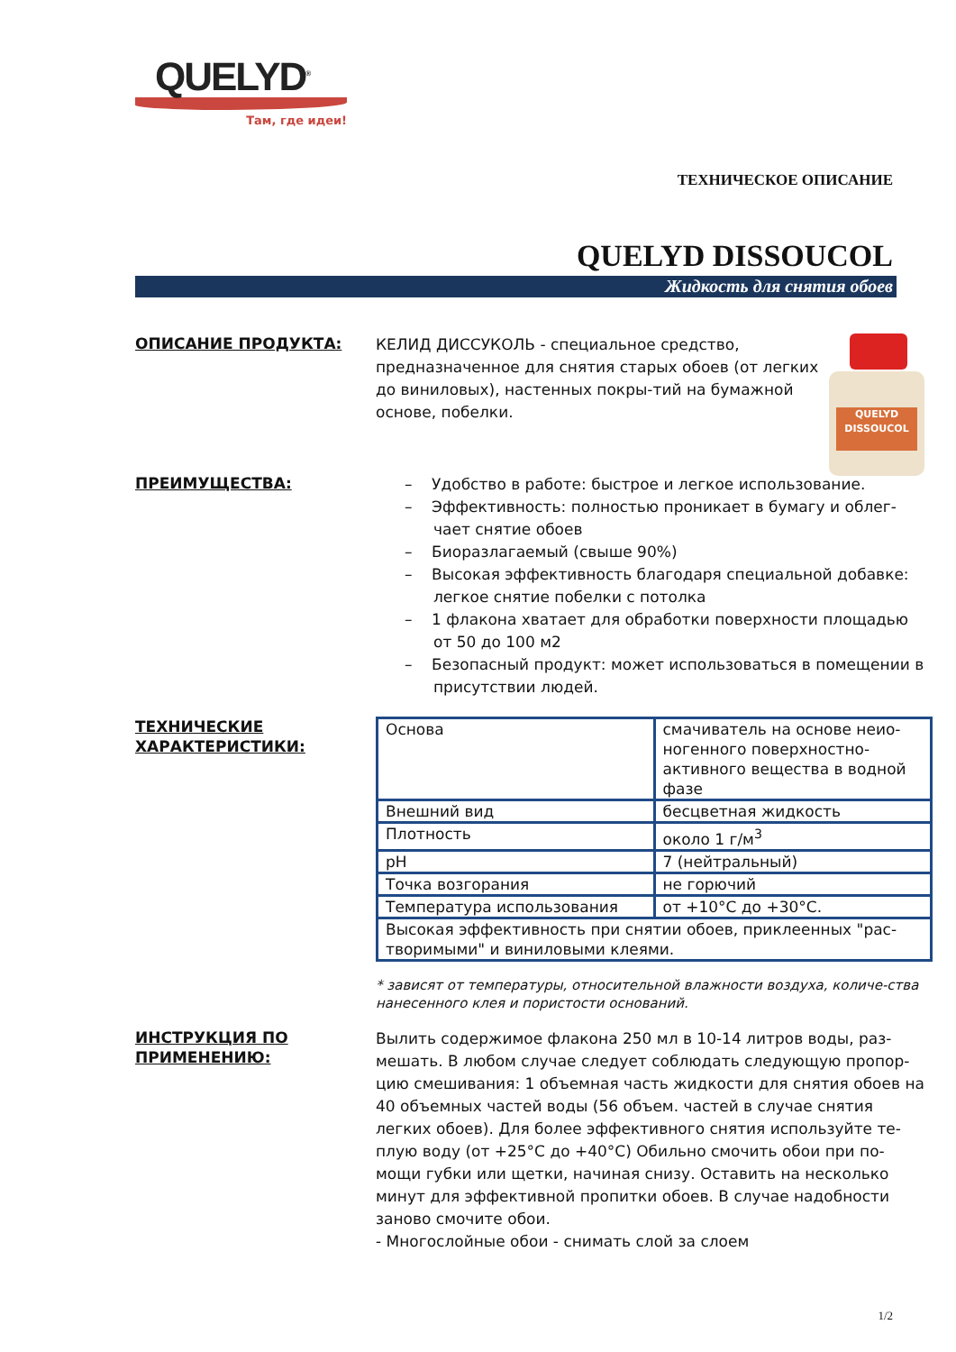QUELYD<sup>®</sup>
Там, где идеи!
ТЕХНИЧЕСКОЕ ОПИСАНИЕ
QUELYD DISSOUCOL
Жидкость для снятия обоев
ОПИСАНИЕ ПРОДУКТА:
QUELYD
DISSOUCOL
КЕЛИД ДИССУКОЛЬ - специальное средство, предназначенное для снятия старых обоев (от легких до виниловых), настенных покры-тий на бумажной основе, побелки.
ПРЕИМУЩЕСТВА:
– Удобство в работе: быстрое и легкое использование.
– Эффективность: полностью проникает в бумагу и облег-чает снятие обоев
– Биоразлагаемый (свыше 90%)
– Высокая эффективность благодаря специальной добавке: легкое снятие побелки с потолка
– 1 флакона хватает для обработки поверхности площадью от 50 до 100 м2
– Безопасный продукт: может использоваться в помещении в присутствии людей.
ТЕХНИЧЕСКИЕ ХАРАКТЕРИСТИКИ:
| Основа | смачиватель на основе неио-ногенного поверхностно-активного вещества в водной фазе |
| Внешний вид | бесцветная жидкость |
| Плотность | около 1 г/м<sup>3</sup> |
| pH | 7 (нейтральный) |
| Точка возгорания | не горючий |
| Температура использования | от +10°C до +30°C. |
| Высокая эффективность при снятии обоев, приклеенных "рас-творимыми" и виниловыми клеями. | |
* зависят от температуры, относительной влажности воздуха, количе-ства нанесенного клея и пористости оснований.
ИНСТРУКЦИЯ ПО ПРИМЕНЕНИЮ:
Вылить содержимое флакона 250 мл в 10-14 литров воды, раз-мешать. В любом случае следует соблюдать следующую пропор-цию смешивания: 1 объемная часть жидкости для снятия обоев на 40 объемных частей воды (56 объем. частей в случае снятия легких обоев). Для более эффективного снятия используйте те-плую воду (от +25°C до +40°C) Обильно смочить обои при по-мощи губки или щетки, начиная снизу. Оставить на несколько минут для эффективной пропитки обоев. В случае надобности заново смочите обои.
- Многослойные обои - снимать слой за слоем
1/2